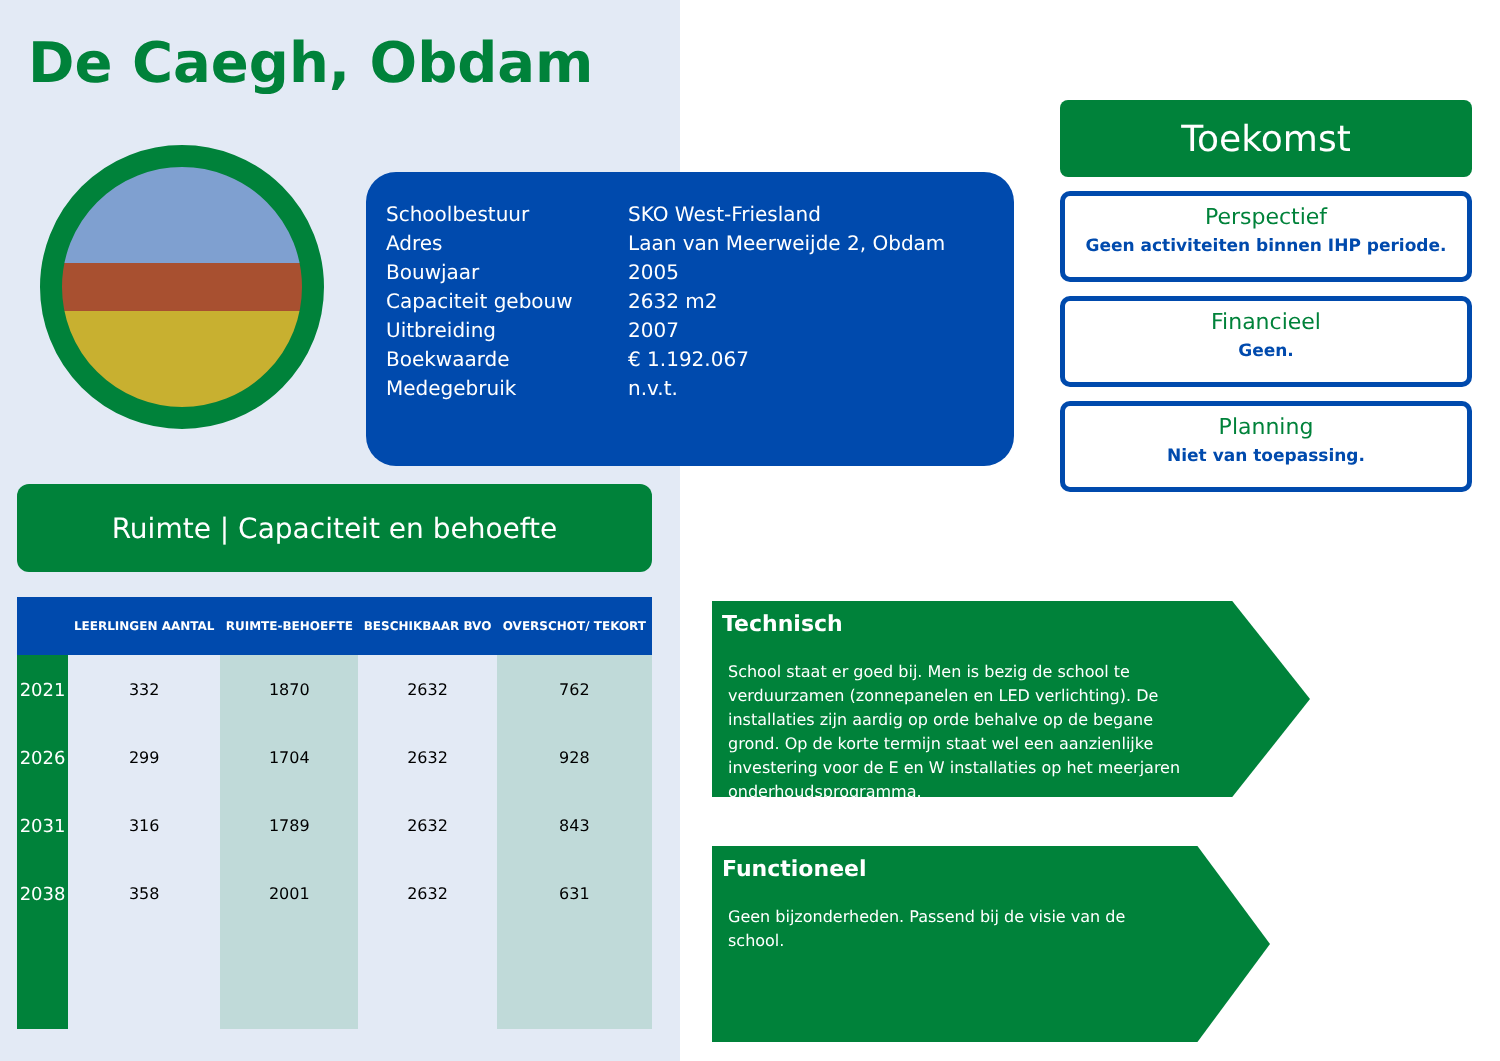De Caegh, Obdam
Ruimte | Capaciteit en behoefte
| | LEERLINGEN AANTAL | RUIMTE-BEHOEFTE | BESCHIKBAAR BVO | OVERSCHOT/ TEKORT |
| --- | --- | --- | --- | --- |
| 2021 | 332 | 1870 | 2632 | 762 |
| 2026 | 299 | 1704 | 2632 | 928 |
| 2031 | 316 | 1789 | 2632 | 843 |
| 2038 | 358 | 2001 | 2632 | 631 |
Schoolbestuur SKO West-Friesland
Adres Laan van Meerweijde 2, Obdam
Bouwjaar 2005
Capaciteit gebouw 2632 m2
Uitbreiding 2007
Boekwaarde € 1.192.067
Medegebruik n.v.t.
Toekomst
Perspectief
Geen activiteiten binnen IHP periode.
Financieel
Geen.
Planning
Niet van toepassing.
Technisch
School staat er goed bij. Men is bezig de school te verduurzamen (zonnepanelen en LED verlichting). De installaties zijn aardig op orde behalve op de begane grond. Op de korte termijn staat wel een aanzienlijke investering voor de E en W installaties op het meerjaren onderhoudsprogramma.
Functioneel
Geen bijzonderheden. Passend bij de visie van de school.